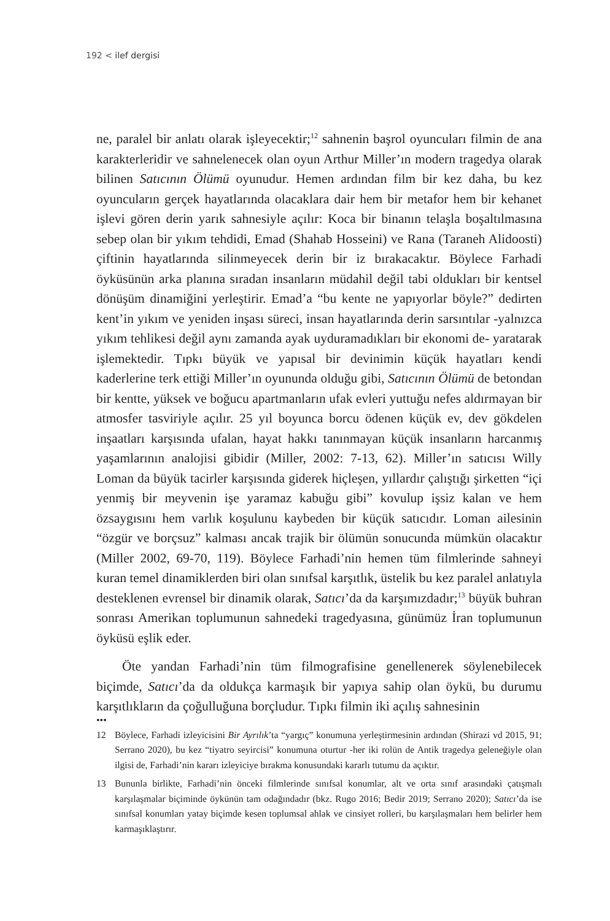192 < ilef dergisi
ne, paralel bir anlatı olarak işleyecektir;<sup>12</sup> sahnenin başrol oyuncuları filmin de ana karakterleridir ve sahnelenecek olan oyun Arthur Miller’ın modern tragedya olarak bilinen Satıcının Ölümü oyunudur. Hemen ardından film bir kez daha, bu kez oyuncuların gerçek hayatlarında olacaklara dair hem bir metafor hem bir kehanet işlevi gören derin yarık sahnesiyle açılır: Koca bir binanın telaşla boşaltılmasına sebep olan bir yıkım tehdidi, Emad (Shahab Hosseini) ve Rana (Taraneh Alidoosti) çiftinin hayatlarında silinmeyecek derin bir iz bırakacaktır. Böylece Farhadi öyküsünün arka planına sıradan insanların müdahil değil tabi oldukları bir kentsel dönüşüm dinamiğini yerleştirir. Emad’a “bu kente ne yapıyorlar böyle?” dedirten kent’in yıkım ve yeniden inşası süreci, insan hayatlarında derin sarsıntılar -yalnızca yıkım tehlikesi değil aynı zamanda ayak uyduramadıkları bir ekonomi de- yaratarak işlemektedir. Tıpkı büyük ve yapısal bir devinimin küçük hayatları kendi kaderlerine terk ettiği Miller’ın oyununda olduğu gibi, Satıcının Ölümü de betondan bir kentte, yüksek ve boğucu apartmanların ufak evleri yuttuğu nefes aldırmayan bir atmosfer tasviriyle açılır. 25 yıl boyunca borcu ödenen küçük ev, dev gökdelen inşaatları karşısında ufalan, hayat hakkı tanınmayan küçük insanların harcanmış yaşamlarının analojisi gibidir (Miller, 2002: 7-13, 62). Miller’ın satıcısı Willy Loman da büyük tacirler karşısında giderek hiçleşen, yıllardır çalıştığı şirketten “içi yenmiş bir meyvenin işe yaramaz kabuğu gibi” kovulup işsiz kalan ve hem özsaygısını hem varlık koşulunu kaybeden bir küçük satıcıdır. Loman ailesinin “özgür ve borçsuz” kalması ancak trajik bir ölümün sonucunda mümkün olacaktır (Miller 2002, 69-70, 119). Böylece Farhadi’nin hemen tüm filmlerinde sahneyi kuran temel dinamiklerden biri olan sınıfsal karşıtlık, üstelik bu kez paralel anlatıyla desteklenen evrensel bir dinamik olarak, Satıcı’da da karşımızdadır;<sup>13</sup> büyük buhran sonrası Amerikan toplumunun sahnedeki tragedyasına, günümüz İran toplumunun öyküsü eşlik eder.
Öte yandan Farhadi’nin tüm filmografisine genellenerek söylenebilecek biçimde, Satıcı’da da oldukça karmaşık bir yapıya sahip olan öykü, bu durumu karşıtlıkların da çoğulluğuna borçludur. Tıpkı filmin iki açılış sahnesinin
•••
12 Böylece, Farhadi izleyicisini Bir Ayrılık’ta “yargıç” konumuna yerleştirmesinin ardından (Shirazi vd 2015, 91; Serrano 2020), bu kez “tiyatro seyircisi” konumuna oturtur -her iki rolün de Antik tragedya geleneğiyle olan ilgisi de, Farhadi’nin kararı izleyiciye bırakma konusundaki kararlı tutumu da açıktır.
13 Bununla birlikte, Farhadi’nin önceki filmlerinde sınıfsal konumlar, alt ve orta sınıf arasındaki çatışmalı karşılaşmalar biçiminde öykünün tam odağındadır (bkz. Rugo 2016; Bedir 2019; Serrano 2020); Satıcı’da ise sınıfsal konumları yatay biçimde kesen toplumsal ahlak ve cinsiyet rolleri, bu karşılaşmaları hem belirler hem karmaşıklaştırır.